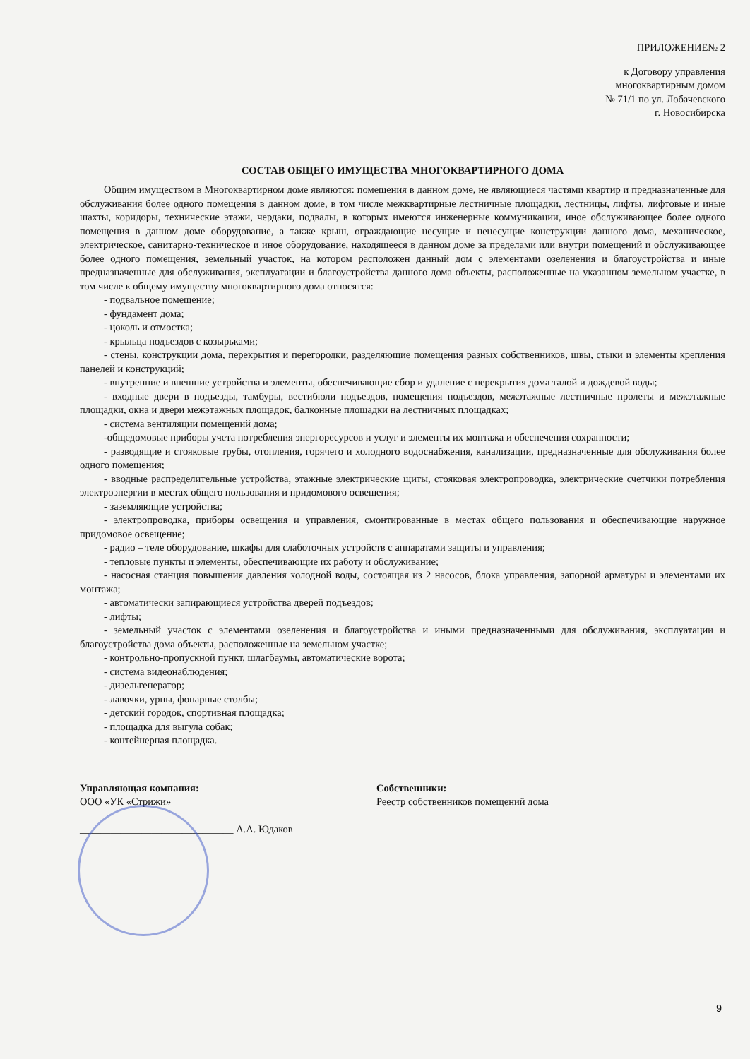ПРИЛОЖЕНИЕ№ 2
к Договору управления
многоквартирным домом
№ 71/1 по ул. Лобачевского
г. Новосибирска
СОСТАВ ОБЩЕГО ИМУЩЕСТВА МНОГОКВАРТИРНОГО ДОМА
Общим имуществом в Многоквартирном доме являются: помещения в данном доме, не являющиеся частями квартир и предназначенные для обслуживания более одного помещения в данном доме, в том числе межквартирные лестничные площадки, лестницы, лифты, лифтовые и иные шахты, коридоры, технические этажи, чердаки, подвалы, в которых имеются инженерные коммуникации, иное обслуживающее более одного помещения в данном доме оборудование, а также крыш, ограждающие несущие и ненесущие конструкции данного дома, механическое, электрическое, санитарно-техническое и иное оборудование, находящееся в данном доме за пределами или внутри помещений и обслуживающее более одного помещения, земельный участок, на котором расположен данный дом с элементами озеленения и благоустройства и иные предназначенные для обслуживания, эксплуатации и благоустройства данного дома объекты, расположенные на указанном земельном участке, в том числе к общему имуществу многоквартирного дома относятся:
- подвальное помещение;
- фундамент дома;
- цоколь и отмостка;
- крыльца подъездов с козырьками;
- стены, конструкции дома, перекрытия и перегородки, разделяющие помещения разных собственников, швы, стыки и элементы крепления панелей и конструкций;
- внутренние и внешние устройства и элементы, обеспечивающие сбор и удаление с перекрытия дома талой и дождевой воды;
- входные двери в подъезды, тамбуры, вестибюли подъездов, помещения подъездов, межэтажные лестничные пролеты и межэтажные площадки, окна и двери межэтажных площадок, балконные площадки на лестничных площадках;
- система вентиляции помещений дома;
-общедомовые приборы учета потребления энергоресурсов и услуг и элементы их монтажа и обеспечения сохранности;
- разводящие и стояковые трубы, отопления, горячего и холодного водоснабжения, канализации, предназначенные для обслуживания более одного помещения;
- вводные распределительные устройства, этажные электрические щиты, стояковая электропроводка, электрические счетчики потребления электроэнергии в местах общего пользования и придомового освещения;
- заземляющие устройства;
- электропроводка, приборы освещения и управления, смонтированные в местах общего пользования и обеспечивающие наружное придомовое освещение;
- радио – теле оборудование, шкафы для слаботочных устройств с аппаратами защиты и управления;
- тепловые пункты и элементы, обеспечивающие их работу и обслуживание;
- насосная станция повышения давления холодной воды, состоящая из 2 насосов, блока управления, запорной арматуры и элементами их монтажа;
- автоматически запирающиеся устройства дверей подъездов;
- лифты;
- земельный участок с элементами озеленения и благоустройства и иными предназначенными для обслуживания, эксплуатации и благоустройства дома объекты, расположенные на земельном участке;
- контрольно-пропускной пункт, шлагбаумы, автоматические ворота;
- система видеонаблюдения;
- дизельгенератор;
- лавочки, урны, фонарные столбы;
- детский городок, спортивная площадка;
- площадка для выгула собак;
- контейнерная площадка.
Управляющая компания:
ООО «УК «Стрижи»
______________________________ А.А. Юдаков
Собственники:
Реестр собственников помещений дома
9